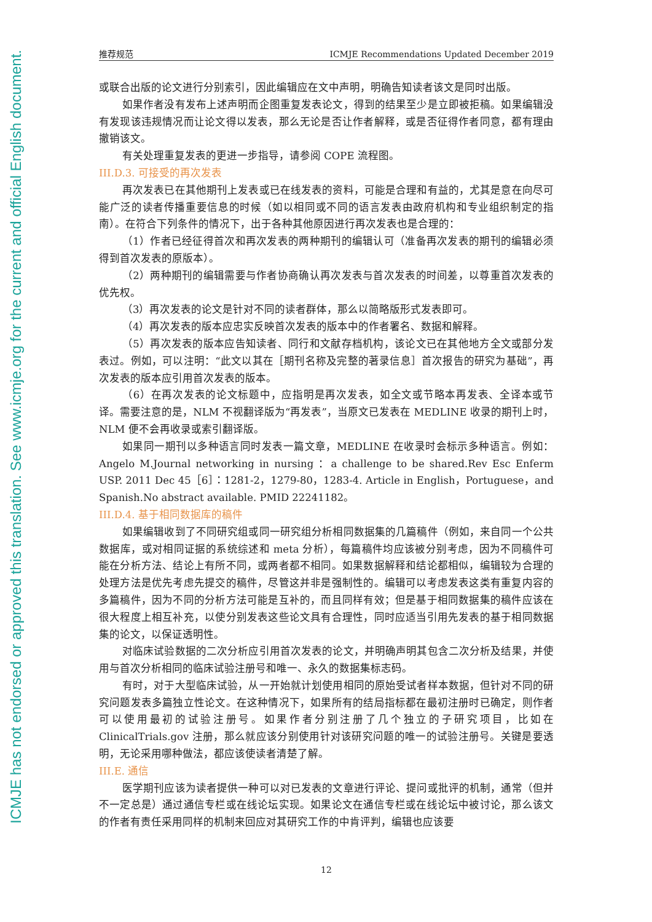ICMJE has not endorsed or approved this translation. See www.icmje.org for the current and official English document.
推荐规范 ICMJE Recommendations Updated December 2019
或联合出版的论文进行分别索引，因此编辑应在文中声明，明确告知读者该文是同时出版。
如果作者没有发布上述声明而企图重复发表论文，得到的结果至少是立即被拒稿。如果编辑没有发现该违规情况而让论文得以发表，那么无论是否让作者解释，或是否征得作者同意，都有理由撤销该文。
有关处理重复发表的更进一步指导，请参阅 COPE 流程图。
III.D.3. 可接受的再次发表
再次发表已在其他期刊上发表或已在线发表的资料，可能是合理和有益的，尤其是意在向尽可能广泛的读者传播重要信息的时候（如以相同或不同的语言发表由政府机构和专业组织制定的指南）。在符合下列条件的情况下，出于各种其他原因进行再次发表也是合理的：
（1）作者已经征得首次和再次发表的两种期刊的编辑认可（准备再次发表的期刊的编辑必须得到首次发表的原版本）。
（2）两种期刊的编辑需要与作者协商确认再次发表与首次发表的时间差，以尊重首次发表的优先权。
（3）再次发表的论文是针对不同的读者群体，那么以简略版形式发表即可。
（4）再次发表的版本应忠实反映首次发表的版本中的作者署名、数据和解释。
（5）再次发表的版本应告知读者、同行和文献存档机构，该论文已在其他地方全文或部分发表过。例如，可以注明：“此文以其在［期刊名称及完整的著录信息］首次报告的研究为基础”，再次发表的版本应引用首次发表的版本。
（6）在再次发表的论文标题中，应指明是再次发表，如全文或节略本再发表、全译本或节译。需要注意的是，NLM 不视翻译版为“再发表”，当原文已发表在 MEDLINE 收录的期刊上时，NLM 便不会再收录或索引翻译版。
如果同一期刊以多种语言同时发表一篇文章，MEDLINE 在收录时会标示多种语言。例如：Angelo M.Journal networking in nursing ：a challenge to be shared.Rev Esc Enferm USP. 2011 Dec 45［6］：1281-2，1279-80，1283-4. Article in English，Portuguese，and Spanish.No abstract available. PMID 22241182。
III.D.4. 基于相同数据库的稿件
如果编辑收到了不同研究组或同一研究组分析相同数据集的几篇稿件（例如，来自同一个公共数据库，或对相同证据的系统综述和 meta 分析），每篇稿件均应该被分别考虑，因为不同稿件可能在分析方法、结论上有所不同，或两者都不相同。如果数据解释和结论都相似，编辑较为合理的处理方法是优先考虑先提交的稿件，尽管这并非是强制性的。编辑可以考虑发表这类有重复内容的多篇稿件，因为不同的分析方法可能是互补的，而且同样有效；但是基于相同数据集的稿件应该在很大程度上相互补充，以使分别发表这些论文具有合理性，同时应适当引用先发表的基于相同数据集的论文，以保证透明性。
对临床试验数据的二次分析应引用首次发表的论文，并明确声明其包含二次分析及结果，并使用与首次分析相同的临床试验注册号和唯一、永久的数据集标志码。
有时，对于大型临床试验，从一开始就计划使用相同的原始受试者样本数据，但针对不同的研究问题发表多篇独立性论文。在这种情况下，如果所有的结局指标都在最初注册时已确定，则作者可以使用最初的试验注册号。如果作者分别注册了几个独立的子研究项目，比如在 ClinicalTrials.gov 注册，那么就应该分别使用针对该研究问题的唯一的试验注册号。关键是要透明，无论采用哪种做法，都应该使读者清楚了解。
III.E. 通信
医学期刊应该为读者提供一种可以对已发表的文章进行评论、提问或批评的机制，通常（但并不一定总是）通过通信专栏或在线论坛实现。如果论文在通信专栏或在线论坛中被讨论，那么该文的作者有责任采用同样的机制来回应对其研究工作的中肯评判，编辑也应该要
12